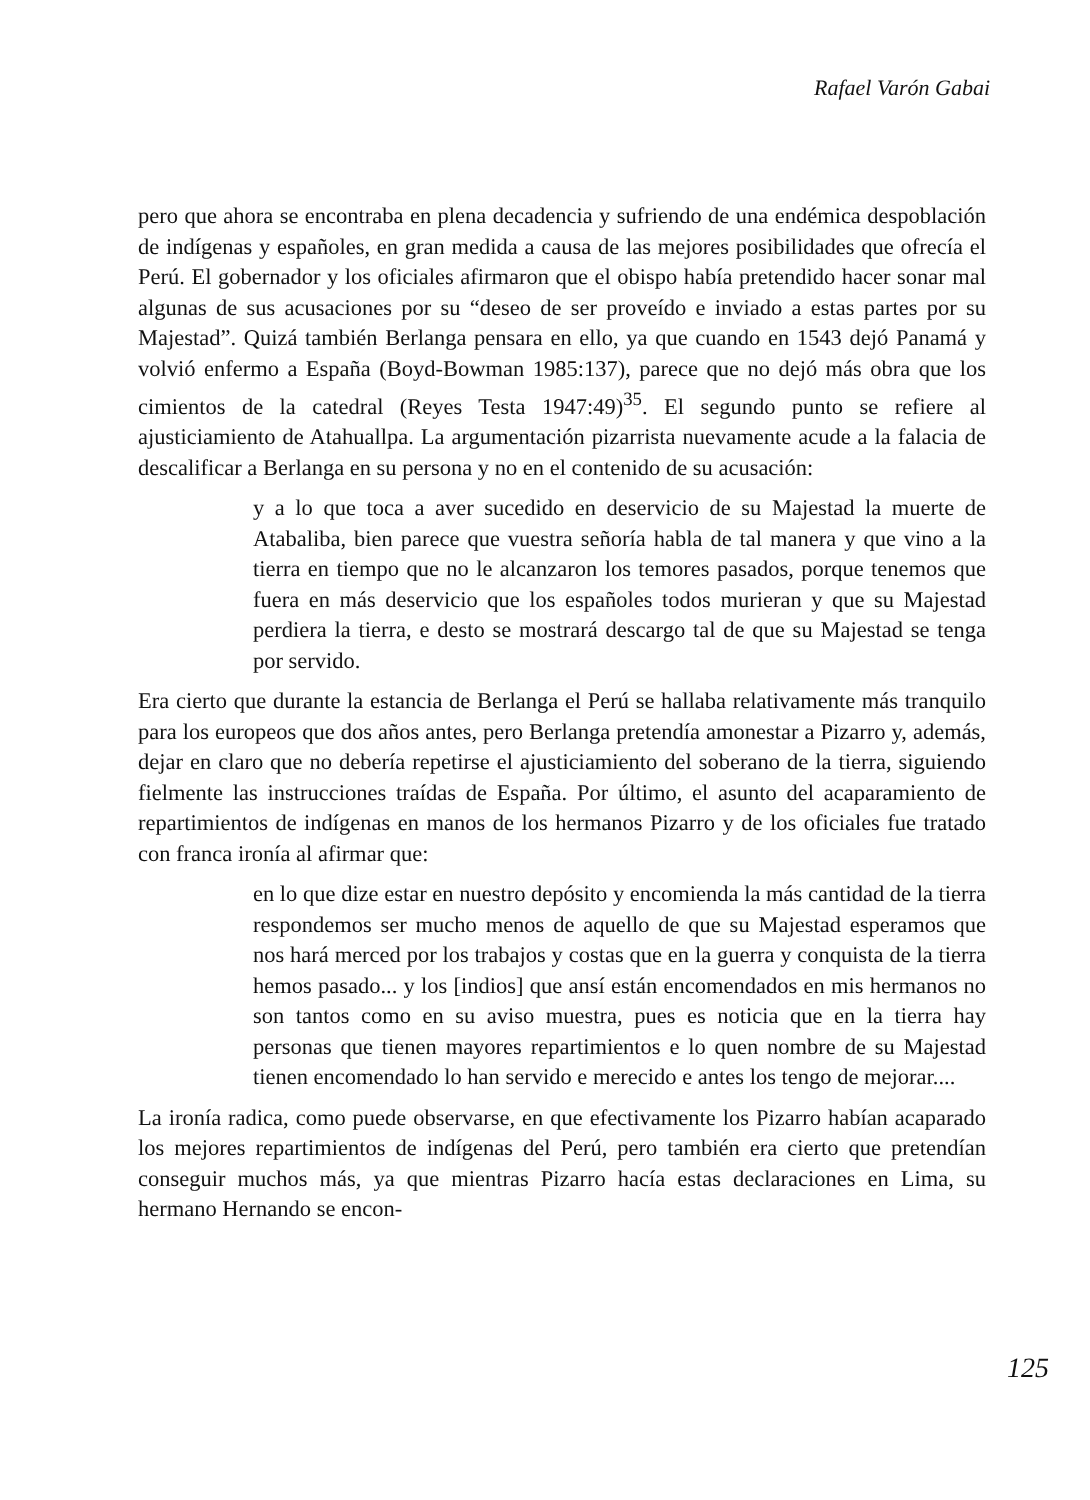Rafael Varón Gabai
pero que ahora se encontraba en plena decadencia y sufriendo de una endémica despoblación de indígenas y españoles, en gran medida a causa de las mejores posibilidades que ofrecía el Perú. El gobernador y los oficiales afirmaron que el obispo había pretendido hacer sonar mal algunas de sus acusaciones por su “deseo de ser proveído e inviado a estas partes por su Majestad”. Quizá también Berlanga pensara en ello, ya que cuando en 1543 dejó Panamá y volvió enfermo a España (Boyd-Bowman 1985:137), parece que no dejó más obra que los cimientos de la catedral (Reyes Testa 1947:49)<sup>35</sup>. El segundo punto se refiere al ajusticiamiento de Atahuallpa. La argumentación pizarrista nuevamente acude a la falacia de descalificar a Berlanga en su persona y no en el contenido de su acusación:
y a lo que toca a aver sucedido en deservicio de su Majestad la muerte de Atabaliba, bien parece que vuestra señoría habla de tal manera y que vino a la tierra en tiempo que no le alcanzaron los temores pasados, porque tenemos que fuera en más deservicio que los españoles todos murieran y que su Majestad perdiera la tierra, e desto se mostrará descargo tal de que su Majestad se tenga por servido.
Era cierto que durante la estancia de Berlanga el Perú se hallaba relativamente más tranquilo para los europeos que dos años antes, pero Berlanga pretendía amonestar a Pizarro y, además, dejar en claro que no debería repetirse el ajusticiamiento del soberano de la tierra, siguiendo fielmente las instrucciones traídas de España. Por último, el asunto del acaparamiento de repartimientos de indígenas en manos de los hermanos Pizarro y de los oficiales fue tratado con franca ironía al afirmar que:
en lo que dize estar en nuestro depósito y encomienda la más cantidad de la tierra respondemos ser mucho menos de aquello de que su Majestad esperamos que nos hará merced por los trabajos y costas que en la guerra y conquista de la tierra hemos pasado... y los [indios] que ansí están encomendados en mis hermanos no son tantos como en su aviso muestra, pues es noticia que en la tierra hay personas que tienen mayores repartimientos e lo quen nombre de su Majestad tienen encomendado lo han servido e merecido e antes los tengo de mejorar....
La ironía radica, como puede observarse, en que efectivamente los Pizarro habían acaparado los mejores repartimientos de indígenas del Perú, pero también era cierto que pretendían conseguir muchos más, ya que mientras Pizarro hacía estas declaraciones en Lima, su hermano Hernando se encon-
125